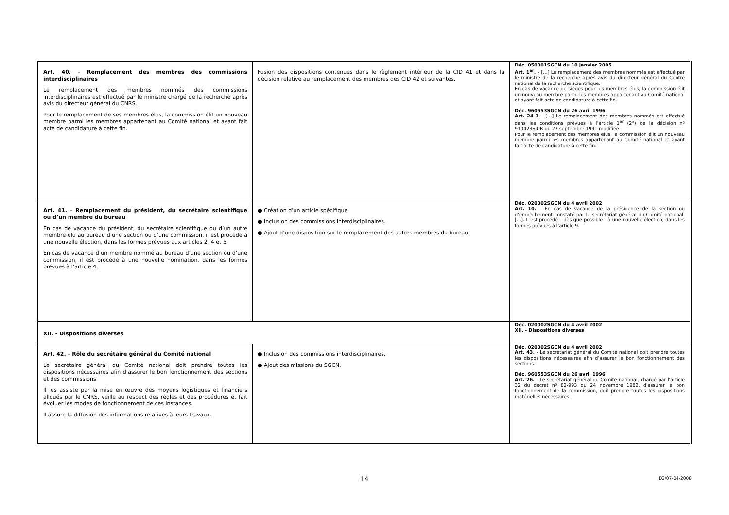| Art. 40. – Remplacement des membres des commissions interdisciplinaires Le remplacement des membres nommés des commissions interdisciplinaires est effectué par le ministre chargé de la recherche après avis du directeur général du CNRS. Pour le remplacement de ses membres élus, la commission élit un nouveau membre parmi les membres appartenant au Comité national et ayant fait acte de candidature à cette fin. | Fusion des dispositions contenues dans le règlement intérieur de la CID 41 et dans la décision relative au remplacement des membres des CID 42 et suivantes. | Déc. 050001SGCN du 10 janvier 2005 Art. 1<sup>er</sup>. – […] Le remplacement des membres nommés est effectué par le ministre de la recherche après avis du directeur général du Centre national de la recherche scientifique. En cas de vacance de sièges pour les membres élus, la commission élit un nouveau membre parmi les membres appartenant au Comité national et ayant fait acte de candidature à cette fin. Déc. 960553SGCN du 26 avril 1996 Art. 24-1 – […] Le remplacement des membres nommés est effectué dans les conditions prévues à l’article 1<sup>er</sup> (2°) de la décision nº 910423SJUR du 27 septembre 1991 modifiée. Pour le remplacement des membres élus, la commission élit un nouveau membre parmi les membres appartenant au Comité national et ayant fait acte de candidature à cette fin. |
| Art. 41. – Remplacement du président, du secrétaire scientifique ou d’un membre du bureau En cas de vacance du président, du secrétaire scientifique ou d’un autre membre élu au bureau d’une section ou d’une commission, il est procédé à une nouvelle élection, dans les formes prévues aux articles 2, 4 et 5. En cas de vacance d’un membre nommé au bureau d’une section ou d’une commission, il est procédé à une nouvelle nomination, dans les formes prévues à l’article 4. | ● Création d’un article spécifique ● Inclusion des commissions interdisciplinaires. ● Ajout d’une disposition sur le remplacement des autres membres du bureau. | Déc. 020002SGCN du 4 avril 2002 Art. 10. - En cas de vacance de la présidence de la section ou d’empêchement constaté par le secrétariat général du Comité national, […]. Il est procédé – dès que possible - à une nouvelle élection, dans les formes prévues à l’article 9. |
| XII. - Dispositions diverses | | Déc. 020002SGCN du 4 avril 2002 XII. - Dispositions diverses |
| Art. 42. – Rôle du secrétaire général du Comité national Le secrétaire général du Comité national doit prendre toutes les dispositions nécessaires afin d’assurer le bon fonctionnement des sections et des commissions. Il les assiste par la mise en œuvre des moyens logistiques et financiers alloués par le CNRS, veille au respect des règles et des procédures et fait évoluer les modes de fonctionnement de ces instances. Il assure la diffusion des informations relatives à leurs travaux. | ● Inclusion des commissions interdisciplinaires. ● Ajout des missions du SGCN. | Déc. 020002SGCN du 4 avril 2002 Art. 43. - Le secrétariat général du Comité national doit prendre toutes les dispositions nécessaires afin d’assurer le bon fonctionnement des sections. Déc. 960553SGCN du 26 avril 1996 Art. 26. - Le secrétariat général du Comité national, chargé par l'article 32 du décret nº 82-993 du 24 novembre 1982, d'assurer le bon fonctionnement de la commission, doit prendre toutes les dispositions matérielles nécessaires. |
14
EG/07-04-2008